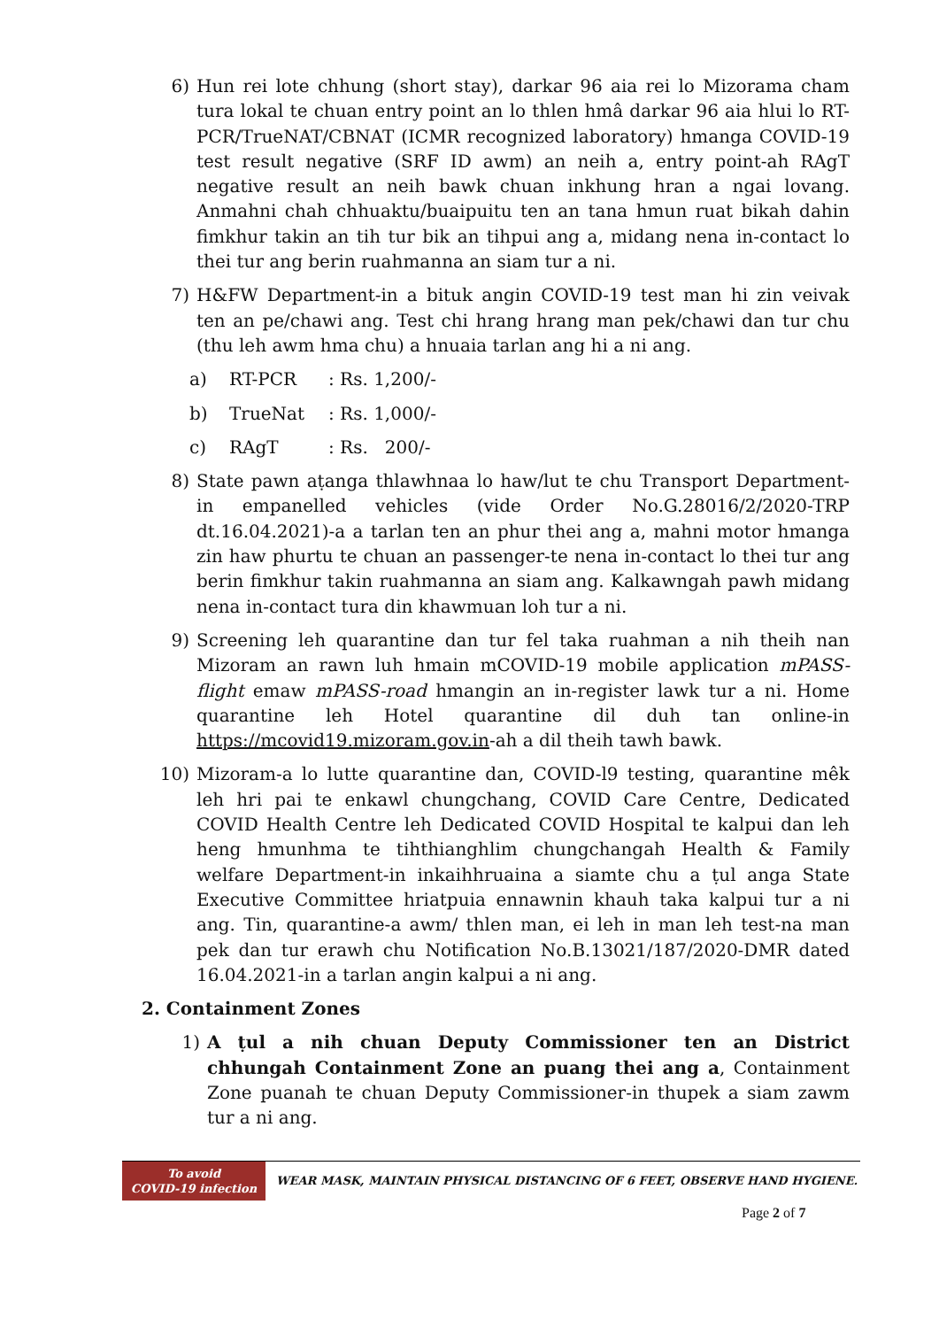6) Hun rei lote chhung (short stay), darkar 96 aia rei lo Mizorama cham tura lokal te chuan entry point an lo thlen hmâ darkar 96 aia hlui lo RT-PCR/TrueNAT/CBNAT (ICMR recognized laboratory) hmanga COVID-19 test result negative (SRF ID awm) an neih a, entry point-ah RAgT negative result an neih bawk chuan inkhung hran a ngai lovang. Anmahni chah chhuaktu/buaipuitu ten an tana hmun ruat bikah dahin fimkhur takin an tih tur bik an tihpui ang a, midang nena in-contact lo thei tur ang berin ruahmanna an siam tur a ni.
7) H&FW Department-in a bituk angin COVID-19 test man hi zin veivak ten an pe/chawi ang. Test chi hrang hrang man pek/chawi dan tur chu (thu leh awm hma chu) a hnuaia tarlan ang hi a ni ang.
a) RT-PCR: Rs. 1,200/-
b) TrueNat: Rs. 1,000/-
c) RAgT: Rs. 200/-
8) State pawn aṭanga thlawhnaa lo haw/lut te chu Transport Department-in empanelled vehicles (vide Order No.G.28016/2/2020-TRP dt.16.04.2021)-a a tarlan ten an phur thei ang a, mahni motor hmanga zin haw phurtu te chuan an passenger-te nena in-contact lo thei tur ang berin fimkhur takin ruahmanna an siam ang. Kalkawngah pawh midang nena in-contact tura din khawmuan loh tur a ni.
9) Screening leh quarantine dan tur fel taka ruahman a nih theih nan Mizoram an rawn luh hmain mCOVID-19 mobile application mPASS-flight emaw mPASS-road hmangin an in-register lawk tur a ni. Home quarantine leh Hotel quarantine dil duh tan online-in https://mcovid19.mizoram.gov.in-ah a dil theih tawh bawk.
10) Mizoram-a lo lutte quarantine dan, COVID-l9 testing, quarantine mêk leh hri pai te enkawl chungchang, COVID Care Centre, Dedicated COVID Health Centre leh Dedicated COVID Hospital te kalpui dan leh heng hmunhma te tihthianghlim chungchangah Health & Family welfare Department-in inkaihhruaina a siamte chu a ṭul anga State Executive Committee hriatpuia ennawnin khauh taka kalpui tur a ni ang. Tin, quarantine-a awm/ thlen man, ei leh in man leh test-na man pek dan tur erawh chu Notification No.B.13021/187/2020-DMR dated 16.04.2021-in a tarlan angin kalpui a ni ang.
2. Containment Zones
1) A ṭul a nih chuan Deputy Commissioner ten an District chhungah Containment Zone an puang thei ang a, Containment Zone puanah te chuan Deputy Commissioner-in thupek a siam zawm tur a ni ang.
To avoid
COVID-19 infection
WEAR MASK, MAINTAIN PHYSICAL DISTANCING OF 6 FEET, OBSERVE HAND HYGIENE.
Page 2 of 7